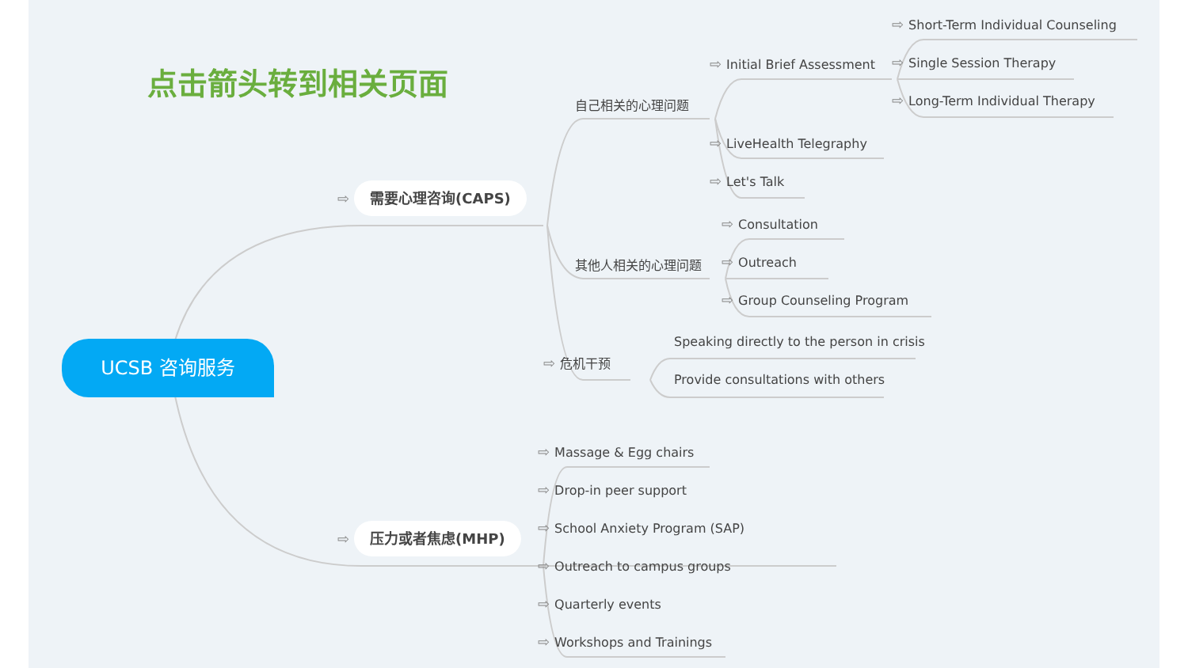点击箭头转到相关页面
UCSB 咨询服务
⇨ 需要心理咨询(CAPS)
⇨ 压力或者焦虑(MHP)
自己相关的心理问题
其他人相关的心理问题
⇨ 危机干预
⇨ Initial Brief Assessment
⇨ LiveHealth Telegraphy
⇨ Let's Talk
⇨ Short-Term Individual Counseling
⇨ Single Session Therapy
⇨ Long-Term Individual Therapy
⇨ Consultation
⇨ Outreach
⇨ Group Counseling Program
Speaking directly to the person in crisis
Provide consultations with others
⇨ Massage & Egg chairs
⇨ Drop-in peer support
⇨ School Anxiety Program (SAP)
⇨ Outreach to campus groups
⇨ Quarterly events
⇨ Workshops and Trainings